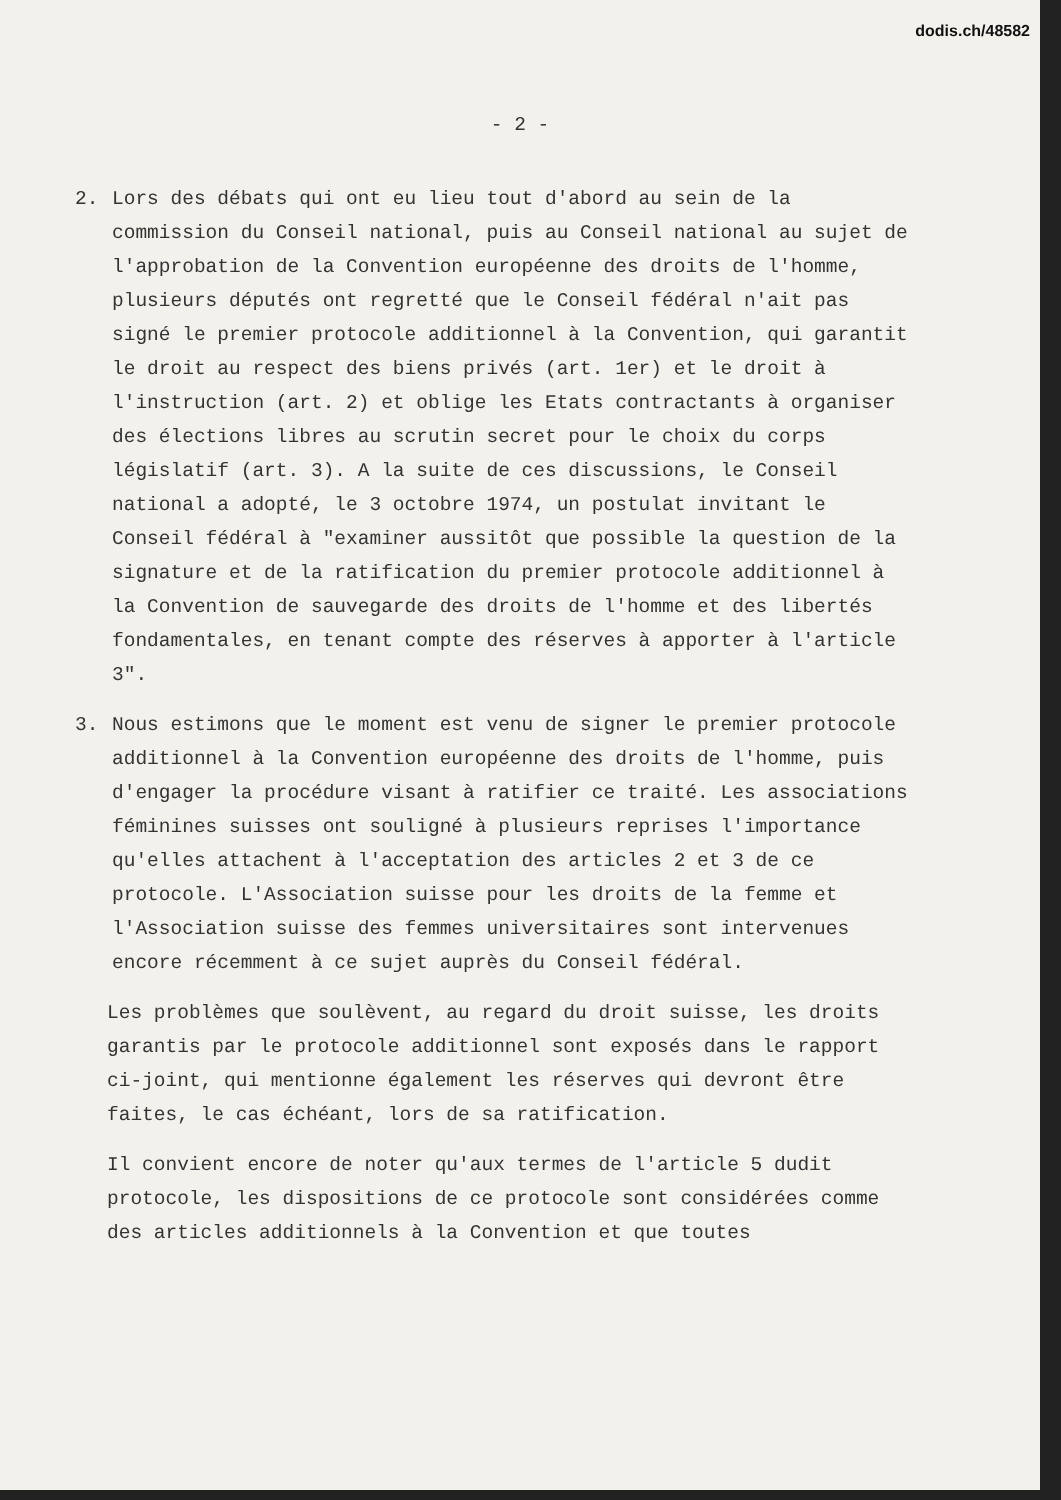dodis.ch/48582
- 2 -
2. Lors des débats qui ont eu lieu tout d'abord au sein de la commission du Conseil national, puis au Conseil national au sujet de l'approbation de la Convention européenne des droits de l'homme, plusieurs députés ont regretté que le Conseil fédéral n'ait pas signé le premier protocole additionnel à la Convention, qui garantit le droit au respect des biens privés (art. 1er) et le droit à l'instruction (art. 2) et oblige les Etats contractants à organiser des élections libres au scrutin secret pour le choix du corps législatif (art. 3). A la suite de ces discussions, le Conseil national a adopté, le 3 octobre 1974, un postulat invitant le Conseil fédéral à "examiner aussitôt que possible la question de la signature et de la ratification du premier protocole additionnel à la Convention de sauvegarde des droits de l'homme et des libertés fondamentales, en tenant compte des réserves à apporter à l'article 3".
3. Nous estimons que le moment est venu de signer le premier protocole additionnel à la Convention européenne des droits de l'homme, puis d'engager la procédure visant à ratifier ce traité. Les associations féminines suisses ont souligné à plusieurs reprises l'importance qu'elles attachent à l'acceptation des articles 2 et 3 de ce protocole. L'Association suisse pour les droits de la femme et l'Association suisse des femmes universitaires sont intervenues encore récemment à ce sujet auprès du Conseil fédéral.
Les problèmes que soulèvent, au regard du droit suisse, les droits garantis par le protocole additionnel sont exposés dans le rapport ci-joint, qui mentionne également les réserves qui devront être faites, le cas échéant, lors de sa ratification.
Il convient encore de noter qu'aux termes de l'article 5 dudit protocole, les dispositions de ce protocole sont considérées comme des articles additionnels à la Convention et que toutes